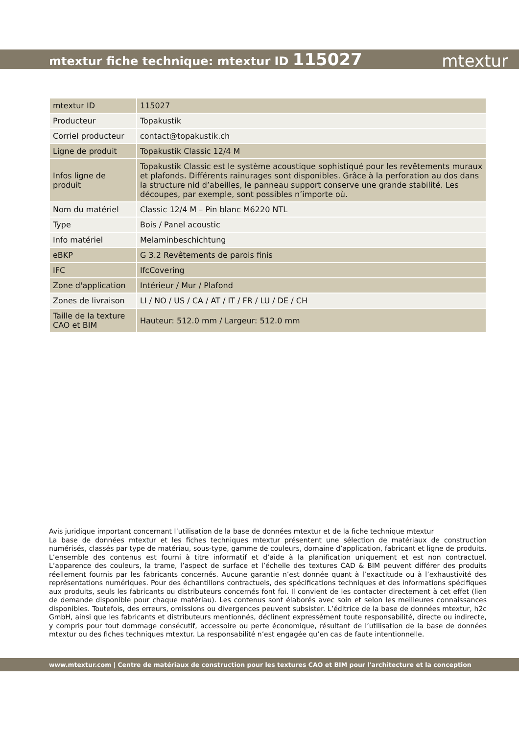mtextur fiche technique: mtextur ID 115027 mtextur
| mtextur ID | 115027 |
| Producteur | Topakustik |
| Corriel producteur | contact@topakustik.ch |
| Ligne de produit | Topakustik Classic 12/4 M |
| Infos ligne de produit | Topakustik Classic est le système acoustique sophistiqué pour les revêtements muraux et plafonds. Différents rainurages sont disponibles. Grâce à la perforation au dos dans la structure nid d’abeilles, le panneau support conserve une grande stabilité. Les découpes, par exemple, sont possibles n’importe où. |
| Nom du matériel | Classic 12/4 M – Pin blanc M6220 NTL |
| Type | Bois / Panel acoustic |
| Info matériel | Melaminbeschichtung |
| eBKP | G 3.2 Revêtements de parois finis |
| IFC | IfcCovering |
| Zone d'application | Intérieur / Mur / Plafond |
| Zones de livraison | LI / NO / US / CA / AT / IT / FR / LU / DE / CH |
| Taille de la texture CAO et BIM | Hauteur: 512.0 mm / Largeur: 512.0 mm |
Avis juridique important concernant l’utilisation de la base de données mtextur et de la fiche technique mtextur
La base de données mtextur et les fiches techniques mtextur présentent une sélection de matériaux de construction numérisés, classés par type de matériau, sous-type, gamme de couleurs, domaine d’application, fabricant et ligne de produits. L’ensemble des contenus est fourni à titre informatif et d’aide à la planification uniquement et est non contractuel. L’apparence des couleurs, la trame, l’aspect de surface et l’échelle des textures CAD & BIM peuvent différer des produits réellement fournis par les fabricants concernés. Aucune garantie n’est donnée quant à l’exactitude ou à l’exhaustivité des représentations numériques. Pour des échantillons contractuels, des spécifications techniques et des informations spécifiques aux produits, seuls les fabricants ou distributeurs concernés font foi. Il convient de les contacter directement à cet effet (lien de demande disponible pour chaque matériau). Les contenus sont élaborés avec soin et selon les meilleures connaissances disponibles. Toutefois, des erreurs, omissions ou divergences peuvent subsister. L’éditrice de la base de données mtextur, h2c GmbH, ainsi que les fabricants et distributeurs mentionnés, déclinent expressément toute responsabilité, directe ou indirecte, y compris pour tout dommage consécutif, accessoire ou perte économique, résultant de l’utilisation de la base de données mtextur ou des fiches techniques mtextur. La responsabilité n’est engagée qu’en cas de faute intentionnelle.
www.mtextur.com | Centre de matériaux de construction pour les textures CAO et BIM pour l'architecture et la conception